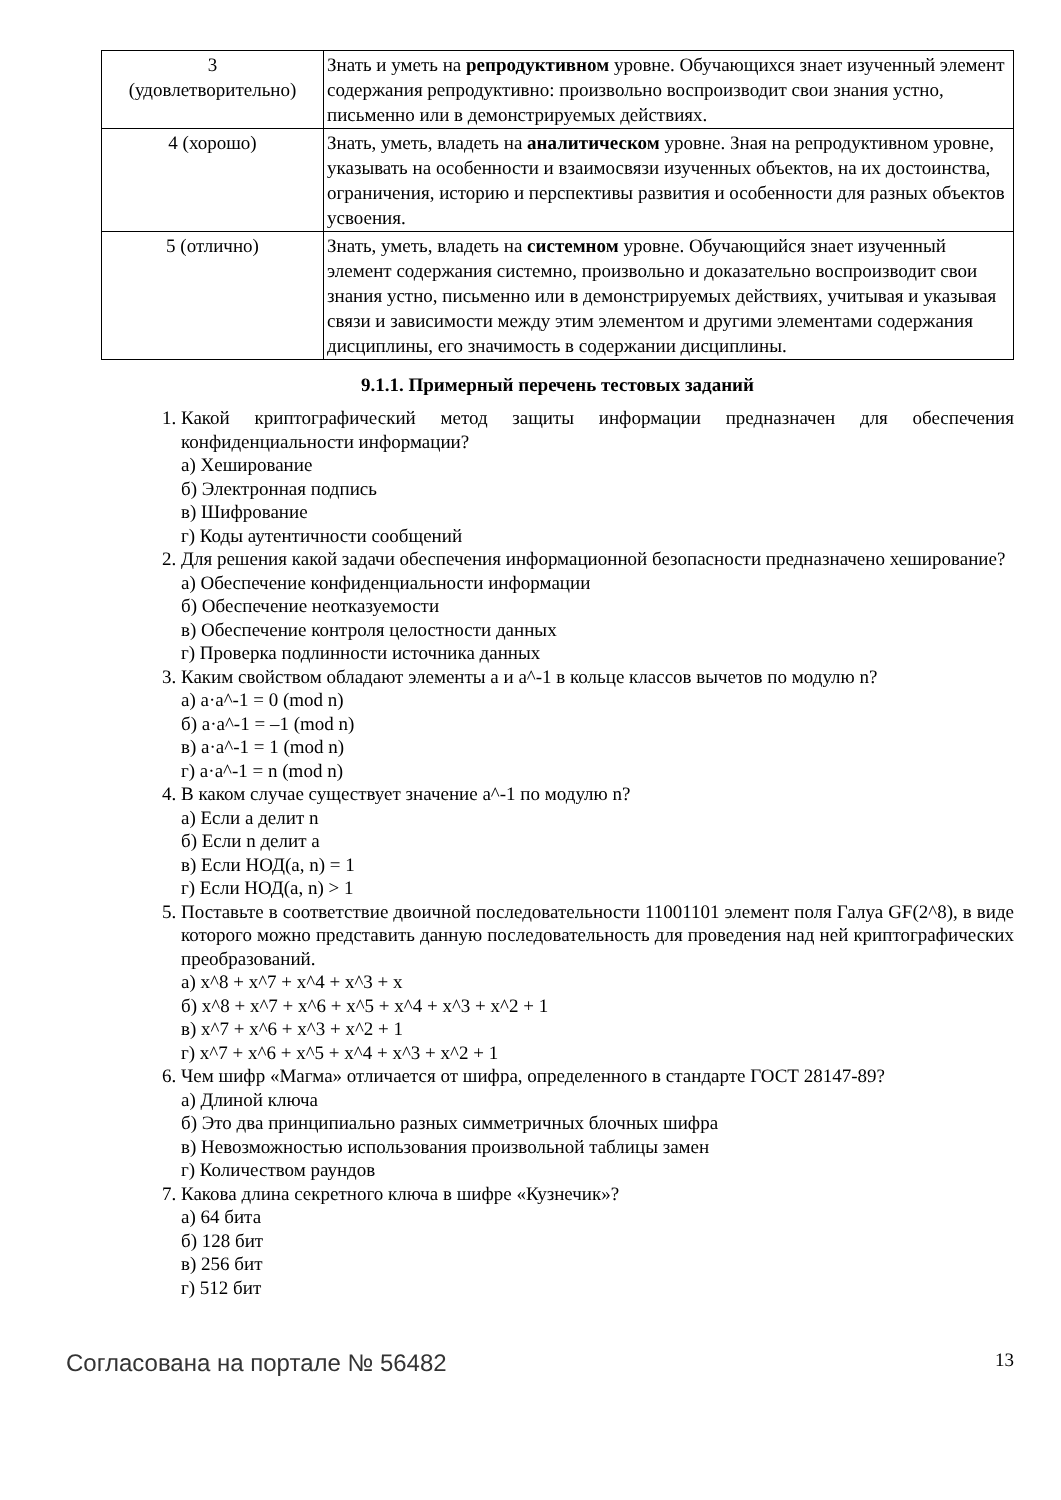| 3 (удовлетворительно) | Знать и уметь на репродуктивном уровне. Обучающихся знает изученный элемент содержания репродуктивно: произвольно воспроизводит свои знания устно, письменно или в демонстрируемых действиях. |
| 4 (хорошо) | Знать, уметь, владеть на аналитическом уровне. Зная на репродуктивном уровне, указывать на особенности и взаимосвязи изученных объектов, на их достоинства, ограничения, историю и перспективы развития и особенности для разных объектов усвоения. |
| 5 (отлично) | Знать, уметь, владеть на системном уровне. Обучающийся знает изученный элемент содержания системно, произвольно и доказательно воспроизводит свои знания устно, письменно или в демонстрируемых действиях, учитывая и указывая связи и зависимости между этим элементом и другими элементами содержания дисциплины, его значимость в содержании дисциплины. |
9.1.1. Примерный перечень тестовых заданий
1. Какой криптографический метод защиты информации предназначен для обеспечения конфиденциальности информации?
а) Хеширование
б) Электронная подпись
в) Шифрование
г) Коды аутентичности сообщений
2. Для решения какой задачи обеспечения информационной безопасности предназначено хеширование?
а) Обеспечение конфиденциальности информации
б) Обеспечение неотказуемости
в) Обеспечение контроля целостности данных
г) Проверка подлинности источника данных
3. Каким свойством обладают элементы a и a^-1 в кольце классов вычетов по модулю n?
а) a·a^-1 = 0 (mod n)
б) a·a^-1 = –1 (mod n)
в) a·a^-1 = 1 (mod n)
г) a·a^-1 = n (mod n)
4. В каком случае существует значение a^-1 по модулю n?
а) Если a делит n
б) Если n делит a
в) Если НОД(a, n) = 1
г) Если НОД(a, n) > 1
5. Поставьте в соответствие двоичной последовательности 11001101 элемент поля Галуа GF(2^8), в виде которого можно представить данную последовательность для проведения над ней криптографических преобразований.
а) x^8 + x^7 + x^4 + x^3 + x
б) x^8 + x^7 + x^6 + x^5 + x^4 + x^3 + x^2 + 1
в) x^7 + x^6 + x^3 + x^2 + 1
г) x^7 + x^6 + x^5 + x^4 + x^3 + x^2 + 1
6. Чем шифр «Магма» отличается от шифра, определенного в стандарте ГОСТ 28147-89?
а) Длиной ключа
б) Это два принципиально разных симметричных блочных шифра
в) Невозможностью использования произвольной таблицы замен
г) Количеством раундов
7. Какова длина секретного ключа в шифре «Кузнечик»?
а) 64 бита
б) 128 бит
в) 256 бит
г) 512 бит
Согласована на портале № 56482 13